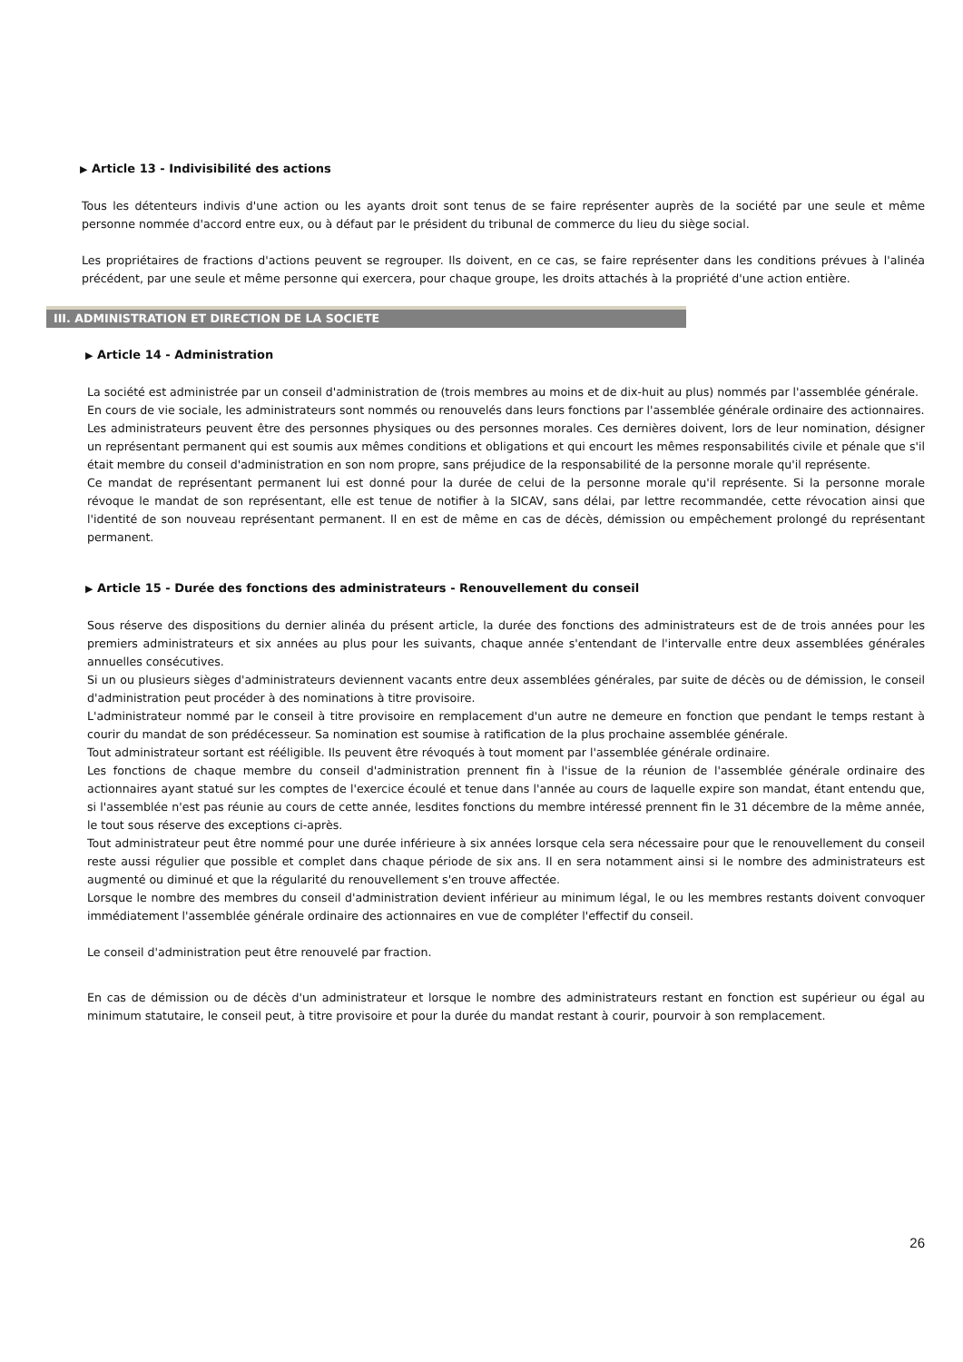▶ Article 13 - Indivisibilité des actions
Tous les détenteurs indivis d'une action ou les ayants droit sont tenus de se faire représenter auprès de la société par une seule et même personne nommée d'accord entre eux, ou à défaut par le président du tribunal de commerce du lieu du siège social.
Les propriétaires de fractions d'actions peuvent se regrouper. Ils doivent, en ce cas, se faire représenter dans les conditions prévues à l'alinéa précédent, par une seule et même personne qui exercera, pour chaque groupe, les droits attachés à la propriété d'une action entière.
III. ADMINISTRATION ET DIRECTION DE LA SOCIETE
▶ Article 14 - Administration
La société est administrée par un conseil d'administration de (trois membres au moins et de dix-huit au plus) nommés par l'assemblée générale.
En cours de vie sociale, les administrateurs sont nommés ou renouvelés dans leurs fonctions par l'assemblée générale ordinaire des actionnaires.
Les administrateurs peuvent être des personnes physiques ou des personnes morales. Ces dernières doivent, lors de leur nomination, désigner un représentant permanent qui est soumis aux mêmes conditions et obligations et qui encourt les mêmes responsabilités civile et pénale que s'il était membre du conseil d'administration en son nom propre, sans préjudice de la responsabilité de la personne morale qu'il représente.
Ce mandat de représentant permanent lui est donné pour la durée de celui de la personne morale qu'il représente. Si la personne morale révoque le mandat de son représentant, elle est tenue de notifier à la SICAV, sans délai, par lettre recommandée, cette révocation ainsi que l'identité de son nouveau représentant permanent. Il en est de même en cas de décès, démission ou empêchement prolongé du représentant permanent.
▶ Article 15 - Durée des fonctions des administrateurs - Renouvellement du conseil
Sous réserve des dispositions du dernier alinéa du présent article, la durée des fonctions des administrateurs est de de trois années pour les premiers administrateurs et six années au plus pour les suivants, chaque année s'entendant de l'intervalle entre deux assemblées générales annuelles consécutives.
Si un ou plusieurs sièges d'administrateurs deviennent vacants entre deux assemblées générales, par suite de décès ou de démission, le conseil d'administration peut procéder à des nominations à titre provisoire.
L'administrateur nommé par le conseil à titre provisoire en remplacement d'un autre ne demeure en fonction que pendant le temps restant à courir du mandat de son prédécesseur. Sa nomination est soumise à ratification de la plus prochaine assemblée générale.
Tout administrateur sortant est rééligible. Ils peuvent être révoqués à tout moment par l'assemblée générale ordinaire.
Les fonctions de chaque membre du conseil d'administration prennent fin à l'issue de la réunion de l'assemblée générale ordinaire des actionnaires ayant statué sur les comptes de l'exercice écoulé et tenue dans l'année au cours de laquelle expire son mandat, étant entendu que, si l'assemblée n'est pas réunie au cours de cette année, lesdites fonctions du membre intéressé prennent fin le 31 décembre de la même année, le tout sous réserve des exceptions ci-après.
Tout administrateur peut être nommé pour une durée inférieure à six années lorsque cela sera nécessaire pour que le renouvellement du conseil reste aussi régulier que possible et complet dans chaque période de six ans. Il en sera notamment ainsi si le nombre des administrateurs est augmenté ou diminué et que la régularité du renouvellement s'en trouve affectée.
Lorsque le nombre des membres du conseil d'administration devient inférieur au minimum légal, le ou les membres restants doivent convoquer immédiatement l'assemblée générale ordinaire des actionnaires en vue de compléter l'effectif du conseil.
Le conseil d'administration peut être renouvelé par fraction.
En cas de démission ou de décès d'un administrateur et lorsque le nombre des administrateurs restant en fonction est supérieur ou égal au minimum statutaire, le conseil peut, à titre provisoire et pour la durée du mandat restant à courir, pourvoir à son remplacement.
26